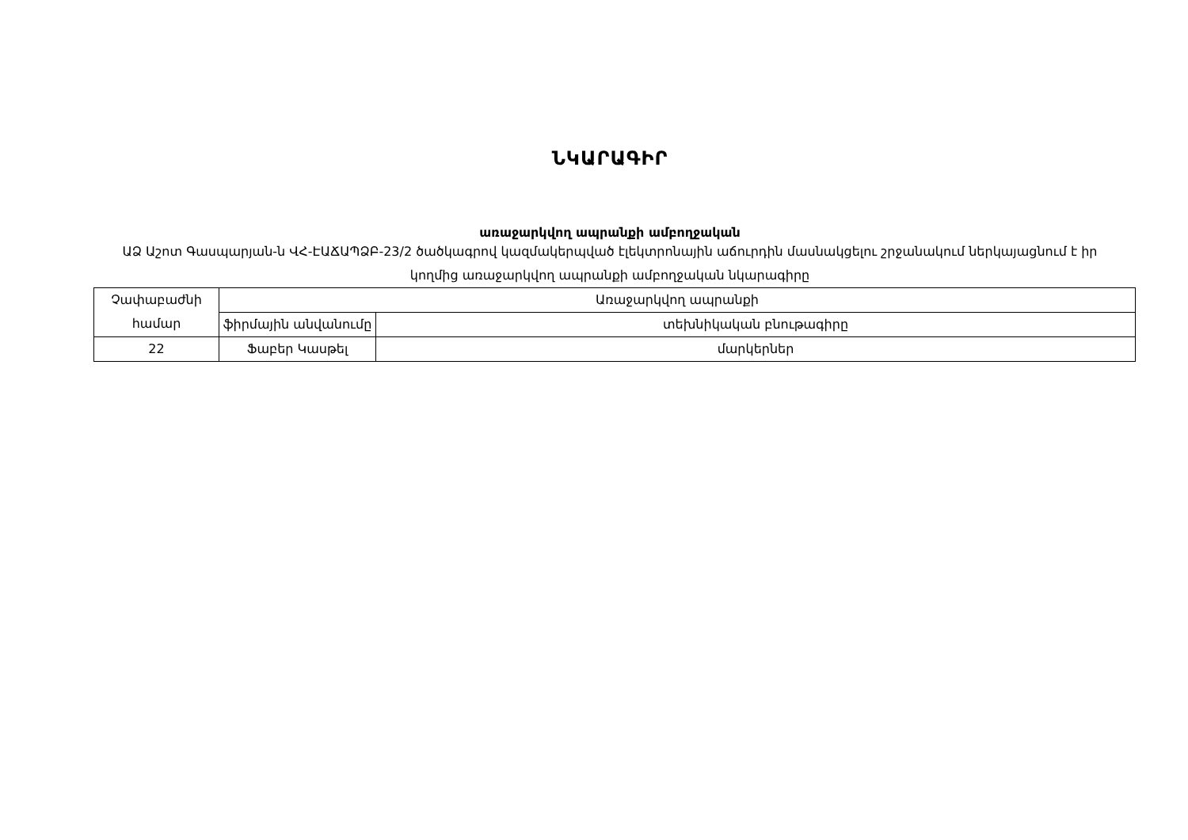ՆԿԱՐԱԳԻՐ
առաջարկվող ապրանքի ամբողջական
ԱՁ Աշոտ Գասպարյան-ն ՎՀ-ԷԱՃԱՊՁԲ-23/2 ծածկագրով կազմակերպված էլեկտրոնային աճուրդին մասնակցելու շրջանակում ներկայացնում է իր կողմից առաջարկվող ապրանքի ամբողջական նկարագիրը
| Չափաբաժնի համար | Առաջարկվող ապրանքի | |
| | ֆիրմային անվանումը | տեխնիկական բնութագիրը |
| 22 | Ֆաբեր Կասթել | մարկերներ |